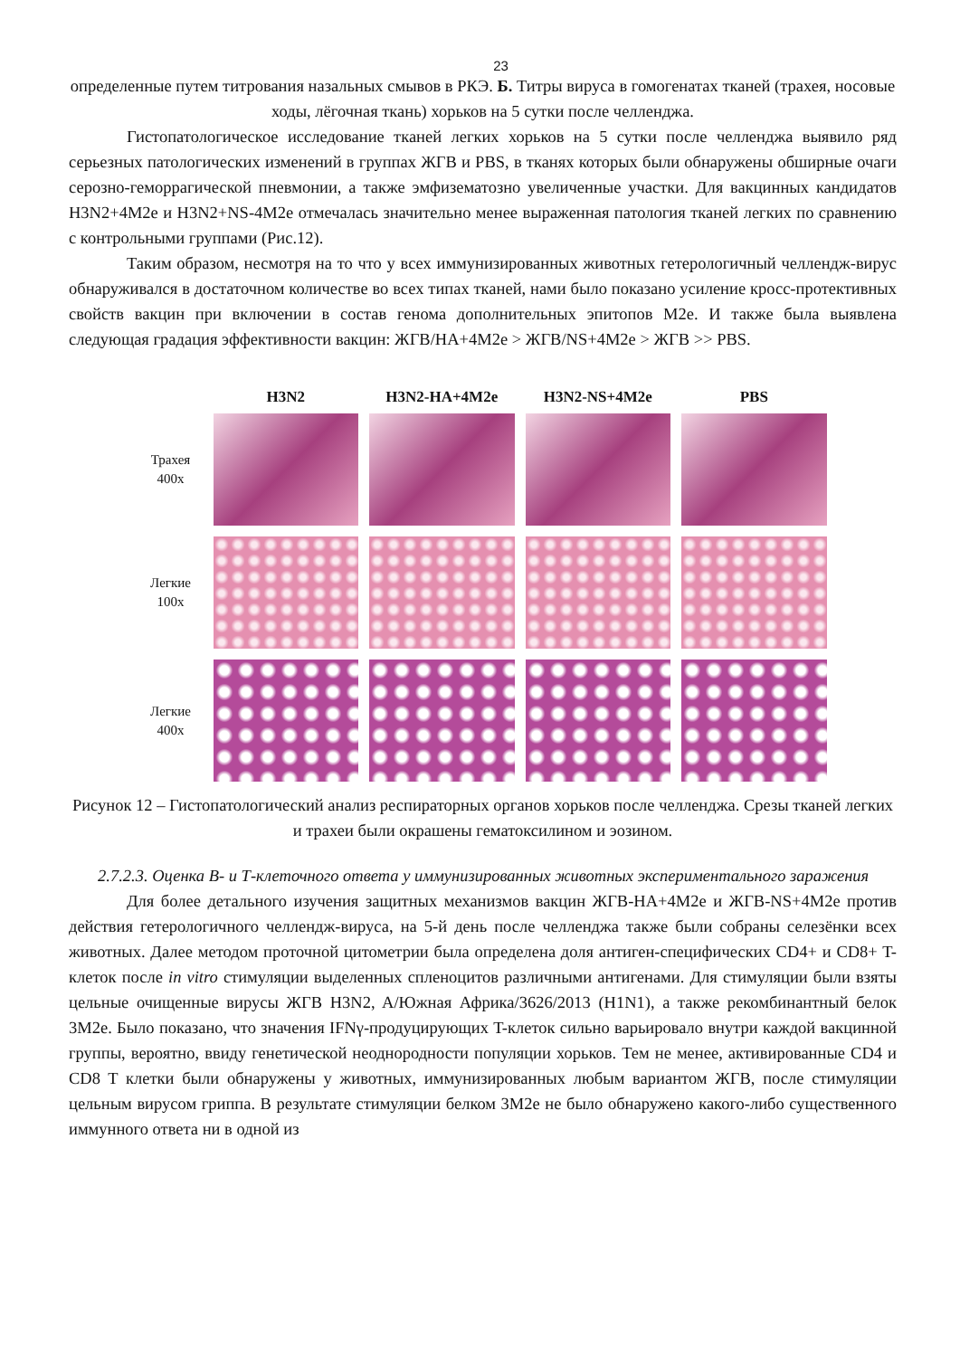23
определенные путем титрования назальных смывов в РКЭ. Б. Титры вируса в гомогенатах тканей (трахея, носовые ходы, лёгочная ткань) хорьков на 5 сутки после челленджа.
Гистопатологическое исследование тканей легких хорьков на 5 сутки после челленджа выявило ряд серьезных патологических изменений в группах ЖГВ и PBS, в тканях которых были обнаружены обширные очаги серозно-геморрагической пневмонии, а также эмфизематозно увеличенные участки. Для вакцинных кандидатов H3N2+4M2e и H3N2+NS-4M2e отмечалась значительно менее выраженная патология тканей легких по сравнению с контрольными группами (Рис.12).
Таким образом, несмотря на то что у всех иммунизированных животных гетерологичный челлендж-вирус обнаруживался в достаточном количестве во всех типах тканей, нами было показано усиление кросс-протективных свойств вакцин при включении в состав генома дополнительных эпитопов M2e. И также была выявлена следующая градация эффективности вакцин: ЖГВ/HA+4M2e > ЖГВ/NS+4M2e > ЖГВ >> PBS.
H3N2 H3N2-HA+4M2e H3N2-NS+4M2e PBS
Трахея
400x
Легкие
100x
Легкие
400x
Рисунок 12 – Гистопатологический анализ респираторных органов хорьков после челленджа. Срезы тканей легких и трахеи были окрашены гематоксилином и эозином.
2.7.2.3. Оценка В- и Т-клеточного ответа у иммунизированных животных экспериментального заражения
Для более детального изучения защитных механизмов вакцин ЖГВ-HA+4M2e и ЖГВ-NS+4M2e против действия гетерологичного челлендж-вируса, на 5-й день после челленджа также были собраны селезёнки всех животных. Далее методом проточной цитометрии была определена доля антиген-специфических CD4+ и CD8+ T-клеток после in vitro стимуляции выделенных спленоцитов различными антигенами. Для стимуляции были взяты цельные очищенные вирусы ЖГВ H3N2, A/Южная Африка/3626/2013 (H1N1), а также рекомбинантный белок 3M2e. Было показано, что значения IFNγ-продуцирующих T-клеток сильно варьировало внутри каждой вакцинной группы, вероятно, ввиду генетической неоднородности популяции хорьков. Тем не менее, активированные CD4 и CD8 T клетки были обнаружены у животных, иммунизированных любым вариантом ЖГВ, после стимуляции цельным вирусом гриппа. В результате стимуляции белком 3M2e не было обнаружено какого-либо существенного иммунного ответа ни в одной из